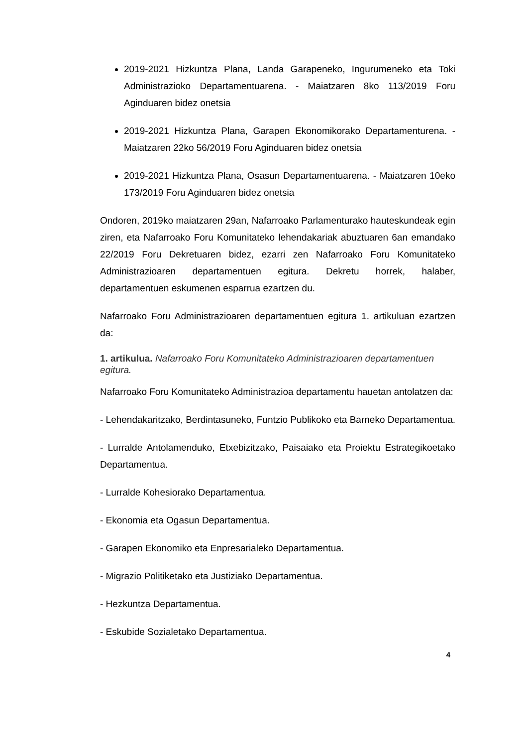2019-2021 Hizkuntza Plana, Landa Garapeneko, Ingurumeneko eta Toki Administrazioko Departamentuarena. - Maiatzaren 8ko 113/2019 Foru Aginduaren bidez onetsia
2019-2021 Hizkuntza Plana, Garapen Ekonomikorako Departamenturena. - Maiatzaren 22ko 56/2019 Foru Aginduaren bidez onetsia
2019-2021 Hizkuntza Plana, Osasun Departamentuarena. - Maiatzaren 10eko 173/2019 Foru Aginduaren bidez onetsia
Ondoren, 2019ko maiatzaren 29an, Nafarroako Parlamenturako hauteskundeak egin ziren, eta Nafarroako Foru Komunitateko lehendakariak abuztuaren 6an emandako 22/2019 Foru Dekretuaren bidez, ezarri zen Nafarroako Foru Komunitateko Administrazioaren departamentuen egitura. Dekretu horrek, halaber, departamentuen eskumenen esparrua ezartzen du.
Nafarroako Foru Administrazioaren departamentuen egitura 1. artikuluan ezartzen da:
1. artikulua. Nafarroako Foru Komunitateko Administrazioaren departamentuen egitura.
Nafarroako Foru Komunitateko Administrazioa departamentu hauetan antolatzen da:
- Lehendakaritzako, Berdintasuneko, Funtzio Publikoko eta Barneko Departamentua.
- Lurralde Antolamenduko, Etxebizitzako, Paisaiako eta Proiektu Estrategikoetako Departamentua.
- Lurralde Kohesiorako Departamentua.
- Ekonomia eta Ogasun Departamentua.
- Garapen Ekonomiko eta Enpresarialeko Departamentua.
- Migrazio Politiketako eta Justiziako Departamentua.
- Hezkuntza Departamentua.
- Eskubide Sozialetako Departamentua.
4